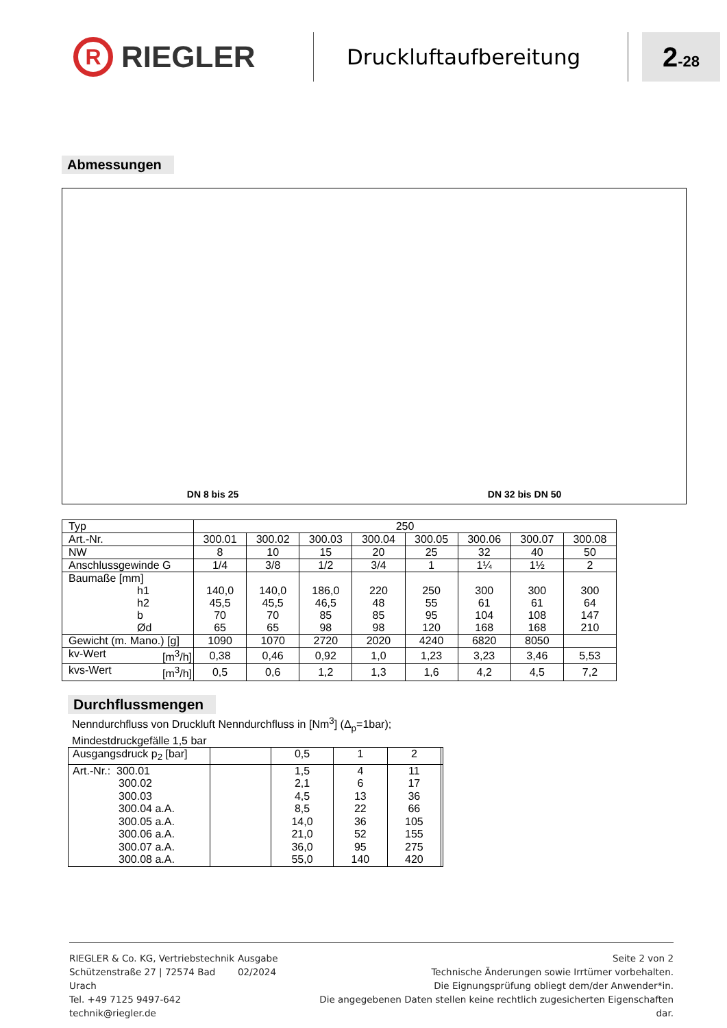R
RIEGLER
Druckluftaufbereitung
2-28
Abmessungen
DN 8 bis 25
DN 32 bis DN 50
| Typ | 250 | | | | | | | |
| Art.-Nr. | 300.01 | 300.02 | 300.03 | 300.04 | 300.05 | 300.06 | 300.07 | 300.08 |
| NW | 8 | 10 | 15 | 20 | 25 | 32 | 40 | 50 |
| Anschlussgewinde G | 1/4 | 3/8 | 1/2 | 3/4 | 1 | 1¼ | 1½ | 2 |
| Baumaße [mm] h1 h2 b Ød | 140,0 45,5 70 65 | 140,0 45,5 70 65 | 186,0 46,5 85 98 | 220 48 85 98 | 250 55 95 120 | 300 61 104 168 | 300 61 108 168 | 300 64 147 210 |
| Gewicht (m. Mano.) [g] | 1090 | 1070 | 2720 | 2020 | 4240 | 6820 | 8050 | |
| kv-Wert [m<sup>3</sup>/h] | 0,38 | 0,46 | 0,92 | 1,0 | 1,23 | 3,23 | 3,46 | 5,53 |
| kvs-Wert [m<sup>3</sup>/h] | 0,5 | 0,6 | 1,2 | 1,3 | 1,6 | 4,2 | 4,5 | 7,2 |
Durchflussmengen
Nenndurchfluss von Druckluft Nenndurchfluss in [Nm<sup>3</sup>] (Δ<sub>p</sub>=1bar);
Mindestdruckgefälle 1,5 bar
| Ausgangsdruck p<sub>2</sub> [bar] | | 0,5 | 1 | 2 | |
| Art.-Nr.: 300.01 300.02 300.03 300.04 a.A. 300.05 a.A. 300.06 a.A. 300.07 a.A. 300.08 a.A. | | 1,5 2,1 4,5 8,5 14,0 21,0 36,0 55,0 | 4 6 13 22 36 52 95 140 | 11 17 36 66 105 155 275 420 | |
RIEGLER & Co. KG, Vertriebstechnik
Schützenstraße 27 | 72574 Bad Urach
Tel. +49 7125 9497-642
technik@riegler.de
Ausgabe 02/2024 Seite 2 von 2
Technische Änderungen sowie Irrtümer vorbehalten.
Die Eignungsprüfung obliegt dem/der Anwender*in.
Die angegebenen Daten stellen keine rechtlich zugesicherten Eigenschaften dar.